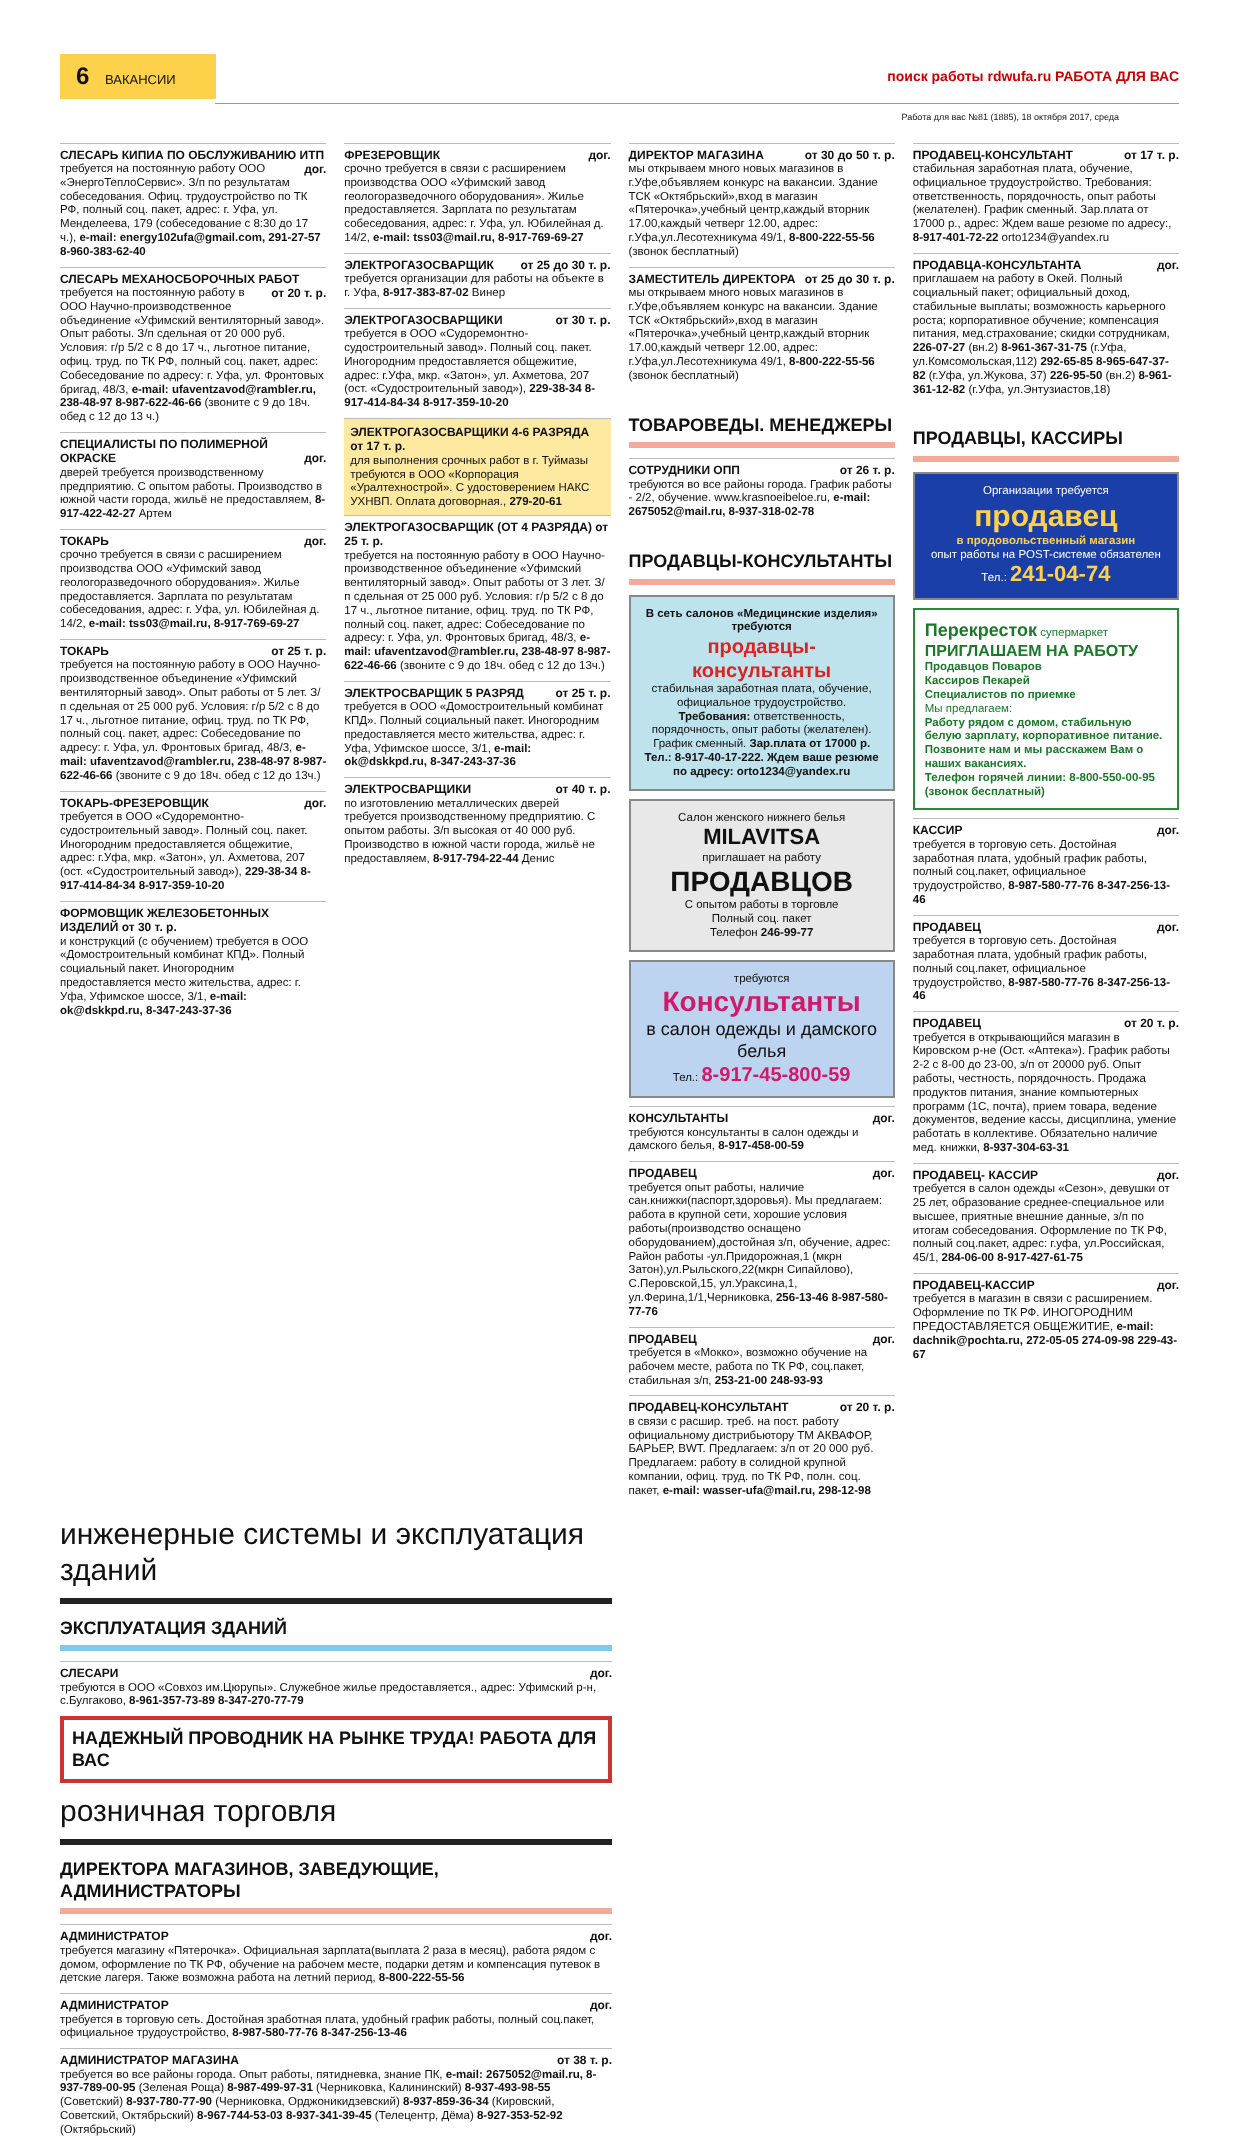6 ВАКАНСИИ
поиск работы rdwufa.ru РАБОТА ДЛЯ ВАС
Работа для вас №81 (1885), 18 октября 2017, среда
СЛЕСАРЬ КИПИА ПО ОБСЛУЖИВАНИЮ ИТП дог.
требуется на постоянную работу ООО «ЭнергоТеплоСервис». З/п по результатам собеседования. Офиц. трудоустройство по ТК РФ, полный соц. пакет, адрес: г. Уфа, ул. Менделеева, 179 (собеседование с 8:30 до 17 ч.), e-mail: energy102ufa@gmail.com, 291-27-57 8-960-383-62-40
СЛЕСАРЬ МЕХАНОСБОРОЧНЫХ РАБОТ от 20 т. р.
требуется на постоянную работу в ООО Научно-производственное объединение «Уфимский вентиляторный завод». Опыт работы. З/п сдельная от 20 000 руб. Условия: г/р 5/2 с 8 до 17 ч., льготное питание, офиц. труд. по ТК РФ, полный соц. пакет, адрес: Собеседование по адресу: г. Уфа, ул. Фронтовых бригад, 48/3, e-mail: ufaventzavod@rambler.ru, 238-48-97 8-987-622-46-66 (звоните с 9 до 18ч. обед с 12 до 13 ч.)
СПЕЦИАЛИСТЫ ПО ПОЛИМЕРНОЙ ОКРАСКЕ дог.
дверей требуется производственному предприятию. С опытом работы. Производство в южной части города, жильё не предоставляем, 8-917-422-42-27 Артем
ТОКАРЬ дог.
срочно требуется в связи с расширением производства ООО «Уфимский завод геологоразведочного оборудования». Жилье предоставляется. Зарплата по результатам собеседования, адрес: г. Уфа, ул. Юбилейная д. 14/2, e-mail: tss03@mail.ru, 8-917-769-69-27
ТОКАРЬ от 25 т. р.
требуется на постоянную работу в ООО Научно-производственное объединение «Уфимский вентиляторный завод». Опыт работы от 5 лет. З/п сдельная от 25 000 руб. Условия: г/р 5/2 с 8 до 17 ч., льготное питание, офиц. труд. по ТК РФ, полный соц. пакет, адрес: Собеседование по адресу: г. Уфа, ул. Фронтовых бригад, 48/3, e-mail: ufaventzavod@rambler.ru, 238-48-97 8-987-622-46-66 (звоните с 9 до 18ч. обед с 12 до 13ч.)
ТОКАРЬ-ФРЕЗЕРОВЩИК дог.
требуется в ООО «Судоремонтно-судостроительный завод». Полный соц. пакет. Иногородним предоставляется общежитие, адрес: г.Уфа, мкр. «Затон», ул. Ахметова, 207 (ост. «Судостроительный завод»), 229-38-34 8-917-414-84-34 8-917-359-10-20
ФОРМОВЩИК ЖЕЛЕЗОБЕТОННЫХ ИЗДЕЛИЙ от 30 т. р.
и конструкций (с обучением) требуется в ООО «Домостроительный комбинат КПД». Полный социальный пакет. Иногородним предоставляется место жительства, адрес: г. Уфа, Уфимское шоссе, 3/1, e-mail: ok@dskkpd.ru, 8-347-243-37-36
ФРЕЗЕРОВЩИК дог.
срочно требуется в связи с расширением производства ООО «Уфимский завод геологоразведочного оборудования». Жилье предоставляется. Зарплата по результатам собеседования, адрес: г. Уфа, ул. Юбилейная д. 14/2, e-mail: tss03@mail.ru, 8-917-769-69-27
ЭЛЕКТРОГАЗОСВАРЩИК от 25 до 30 т. р.
требуется организации для работы на объекте в г. Уфа, 8-917-383-87-02 Винер
ЭЛЕКТРОГАЗОСВАРЩИКИ от 30 т. р.
требуется в ООО «Судоремонтно-судостроительный завод». Полный соц. пакет. Иногородним предоставляется общежитие, адрес: г.Уфа, мкр. «Затон», ул. Ахметова, 207 (ост. «Судостроительный завод»), 229-38-34 8-917-414-84-34 8-917-359-10-20
ЭЛЕКТРОГАЗОСВАРЩИКИ 4-6 РАЗРЯДА от 17 т. р.
для выполнения срочных работ в г. Туймазы требуются в ООО «Корпорация «Уралтехнострой». С удостоверением НАКС УХНВП. Оплата договорная., 279-20-61
ЭЛЕКТРОГАЗОСВАРЩИК (ОТ 4 РАЗРЯДА) от 25 т. р.
требуется на постоянную работу в ООО Научно-производственное объединение «Уфимский вентиляторный завод». Опыт работы от 3 лет. З/п сдельная от 25 000 руб. Условия: г/р 5/2 с 8 до 17 ч., льготное питание, офиц. труд. по ТК РФ, полный соц. пакет, адрес: Собеседование по адресу: г. Уфа, ул. Фронтовых бригад, 48/3, e-mail: ufaventzavod@rambler.ru, 238-48-97 8-987-622-46-66 (звоните с 9 до 18ч. обед с 12 до 13ч.)
ЭЛЕКТРОСВАРЩИК 5 РАЗРЯД от 25 т. р.
требуется в ООО «Домостроительный комбинат КПД». Полный социальный пакет. Иногородним предоставляется место жительства, адрес: г. Уфа, Уфимское шоссе, 3/1, e-mail: ok@dskkpd.ru, 8-347-243-37-36
ЭЛЕКТРОСВАРЩИКИ от 40 т. р.
по изготовлению металлических дверей требуется производственному предприятию. С опытом работы. З/п высокая от 40 000 руб. Производство в южной части города, жильё не предоставляем, 8-917-794-22-44 Денис
ДИРЕКТОР МАГАЗИНА от 30 до 50 т. р.
мы открываем много новых магазинов в г.Уфе,объявляем конкурс на вакансии. Здание ТСК «Октябрьский»,вход в магазин «Пятерочка»,учебный центр,каждый вторник 17.00,каждый четверг 12.00, адрес: г.Уфа,ул.Лесотехникума 49/1, 8-800-222-55-56 (звонок бесплатный)
ЗАМЕСТИТЕЛЬ ДИРЕКТОРА от 25 до 30 т. р.
мы открываем много новых магазинов в г.Уфе,объявляем конкурс на вакансии. Здание ТСК «Октябрьский»,вход в магазин «Пятерочка»,учебный центр,каждый вторник 17.00,каждый четверг 12.00, адрес: г.Уфа,ул.Лесотехникума 49/1, 8-800-222-55-56 (звонок бесплатный)
ТОВАРОВЕДЫ. МЕНЕДЖЕРЫ
СОТРУДНИКИ ОПП от 26 т. р.
требуются во все районы города. График работы - 2/2, обучение. www.krasnoeibeloe.ru, e-mail: 2675052@mail.ru, 8-937-318-02-78
ПРОДАВЦЫ-КОНСУЛЬТАНТЫ
В сеть салонов «Медицинские изделия» требуются
продавцы-консультанты
стабильная заработная плата, обучение, официальное трудоустройство. Требования: ответственность, порядочность, опыт работы (желателен). График сменный. Зар.плата от 17000 р. Тел.: 8-917-40-17-222. Ждем ваше резюме по адресу: orto1234@yandex.ru
Салон женского нижнего белья
MILAVITSA
приглашает на работу
ПРОДАВЦОВ
С опытом работы в торговле
Полный соц. пакет
Телефон 246-99-77
требуются
Консультанты
в салон одежды и дамского белья
Тел.: 8-917-45-800-59
КОНСУЛЬТАНТЫ дог.
требуются консультанты в салон одежды и дамского белья, 8-917-458-00-59
ПРОДАВЕЦ дог.
требуется опыт работы, наличие сан.книжки(паспорт,здоровья). Мы предлагаем: работа в крупной сети, хорошие условия работы(производство оснащено оборудованием),достойная з/п, обучение, адрес: Район работы -ул.Придорожная,1 (мкрн Затон),ул.Рыльского,22(мкрн Сипайлово), С.Перовской,15, ул.Ураксина,1, ул.Ферина,1/1,Черниковка, 256-13-46 8-987-580-77-76
ПРОДАВЕЦ дог.
требуется в «Мокко», возможно обучение на рабочем месте, работа по ТК РФ, соц.пакет, стабильная з/п, 253-21-00 248-93-93
ПРОДАВЕЦ-КОНСУЛЬТАНТ от 20 т. р.
в связи с расшир. треб. на пост. работу официальному дистрибьютору ТМ АКВАФОР, БАРЬЕР, BWT. Предлагаем: з/п от 20 000 руб. Предлагаем: работу в солидной крупной компании, офиц. труд. по ТК РФ, полн. соц. пакет, e-mail: wasser-ufa@mail.ru, 298-12-98
ПРОДАВЕЦ-КОНСУЛЬТАНТ от 17 т. р.
стабильная заработная плата, обучение, официальное трудоустройство. Требования: ответственность, порядочность, опыт работы (желателен). График сменный. Зар.плата от 17000 р., адрес: Ждем ваше резюме по адресу:, 8-917-401-72-22 orto1234@yandex.ru
ПРОДАВЦА-КОНСУЛЬТАНТА дог.
приглашаем на работу в Окей. Полный социальный пакет; официальный доход, стабильные выплаты; возможность карьерного роста; корпоративное обучение; компенсация питания, мед.страхование; скидки сотрудникам, 226-07-27 (вн.2) 8-961-367-31-75 (г.Уфа, ул.Комсомольская,112) 292-65-85 8-965-647-37-82 (г.Уфа, ул.Жукова, 37) 226-95-50 (вн.2) 8-961-361-12-82 (г.Уфа, ул.Энтузиастов,18)
ПРОДАВЦЫ, КАССИРЫ
Организации требуется
продавец
в продовольственный магазин
опыт работы на POST-системе обязателен
Тел.: 241-04-74
Перекресток супермаркет
ПРИГЛАШАЕМ НА РАБОТУ
Продавцов Поваров
Кассиров Пекарей
Специалистов по приемке
Мы предлагаем:
Работу рядом с домом, стабильную белую зарплату, корпоративное питание.
Позвоните нам и мы расскажем Вам о наших вакансиях.
Телефон горячей линии: 8-800-550-00-95 (звонок бесплатный)
КАССИР дог.
требуется в торговую сеть. Достойная заработная плата, удобный график работы, полный соц.пакет, официальное трудоустройство, 8-987-580-77-76 8-347-256-13-46
ПРОДАВЕЦ дог.
требуется в торговую сеть. Достойная заработная плата, удобный график работы, полный соц.пакет, официальное трудоустройство, 8-987-580-77-76 8-347-256-13-46
ПРОДАВЕЦ от 20 т. р.
требуется в открывающийся магазин в Кировском р-не (Ост. «Аптека»). График работы 2-2 с 8-00 до 23-00, з/п от 20000 руб. Опыт работы, честность, порядочность. Продажа продуктов питания, знание компьютерных программ (1С, почта), прием товара, ведение документов, ведение кассы, дисциплина, умение работать в коллективе. Обязательно наличие мед. книжки, 8-937-304-63-31
ПРОДАВЕЦ- КАССИР дог.
требуется в салон одежды «Сезон», девушки от 25 лет, образование среднее-специальное или высшее, приятные внешние данные, з/п по итогам собеседования. Оформление по ТК РФ, полный соц.пакет, адрес: г.уфа, ул.Российская, 45/1, 284-06-00 8-917-427-61-75
ПРОДАВЕЦ-КАССИР дог.
требуется в магазин в связи с расширением. Оформление по ТК РФ. ИНОГОРОДНИМ ПРЕДОСТАВЛЯЕТСЯ ОБЩЕЖИТИЕ, e-mail: dachnik@pochta.ru, 272-05-05 274-09-98 229-43-67
инженерные системы и эксплуатация зданий
ЭКСПЛУАТАЦИЯ ЗДАНИЙ
СЛЕСАРИ дог.
требуются в ООО «Совхоз им.Цюрупы». Служебное жилье предоставляется., адрес: Уфимский р-н, с.Булгаково, 8-961-357-73-89 8-347-270-77-79
НАДЕЖНЫЙ ПРОВОДНИК НА РЫНКЕ ТРУДА! РАБОТА ДЛЯ ВАС
розничная торговля
ДИРЕКТОРА МАГАЗИНОВ, ЗАВЕДУЮЩИЕ, АДМИНИСТРАТОРЫ
АДМИНИСТРАТОР дог.
требуется магазину «Пятерочка». Официальная зарплата(выплата 2 раза в месяц), работа рядом с домом, оформление по ТК РФ, обучение на рабочем месте, подарки детям и компенсация путевок в детские лагеря. Также возможна работа на летний период, 8-800-222-55-56
АДМИНИСТРАТОР дог.
требуется в торговую сеть. Достойная зработная плата, удобный график работы, полный соц.пакет, официальное трудоустройство, 8-987-580-77-76 8-347-256-13-46
АДМИНИСТРАТОР МАГАЗИНА от 38 т. р.
требуется во все районы города. Опыт работы, пятидневка, знание ПК, e-mail: 2675052@mail.ru, 8-937-789-00-95 (Зеленая Роща) 8-987-499-97-31 (Черниковка, Калининский) 8-937-493-98-55 (Советский) 8-937-780-77-90 (Черниковка, Орджоникидзевский) 8-937-859-36-34 (Кировский, Советский, Октябрьский) 8-967-744-53-03 8-937-341-39-45 (Телецентр, Дёма) 8-927-353-52-92 (Октябрьский)